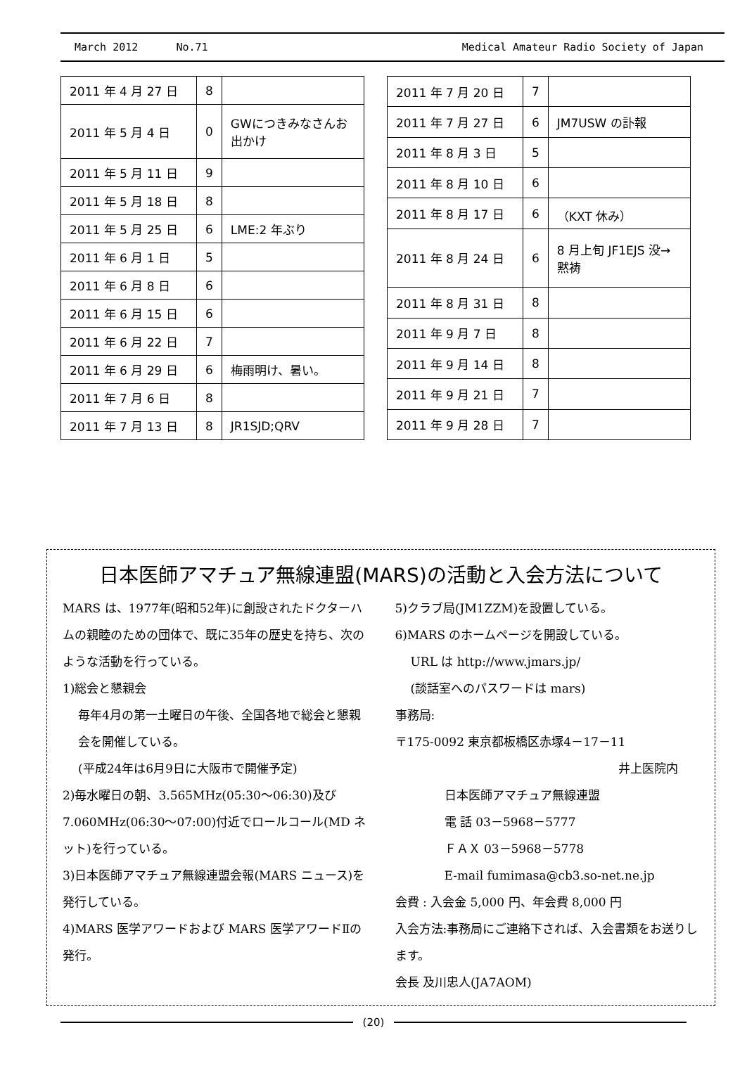March 2012 No.71 Medical Amateur Radio Society of Japan
| 2011 年 4 月 27 日 | 8 | |
| 2011 年 5 月 4 日 | 0 | GWにつきみなさんお出かけ |
| 2011 年 5 月 11 日 | 9 | |
| 2011 年 5 月 18 日 | 8 | |
| 2011 年 5 月 25 日 | 6 | LME:2 年ぶり |
| 2011 年 6 月 1 日 | 5 | |
| 2011 年 6 月 8 日 | 6 | |
| 2011 年 6 月 15 日 | 6 | |
| 2011 年 6 月 22 日 | 7 | |
| 2011 年 6 月 29 日 | 6 | 梅雨明け、暑い。 |
| 2011 年 7 月 6 日 | 8 | |
| 2011 年 7 月 13 日 | 8 | JR1SJD;QRV |
| 2011 年 7 月 20 日 | 7 | |
| 2011 年 7 月 27 日 | 6 | JM7USW の訃報 |
| 2011 年 8 月 3 日 | 5 | |
| 2011 年 8 月 10 日 | 6 | |
| 2011 年 8 月 17 日 | 6 | （KXT 休み） |
| 2011 年 8 月 24 日 | 6 | 8 月上旬 JF1EJS 没→黙祷 |
| 2011 年 8 月 31 日 | 8 | |
| 2011 年 9 月 7 日 | 8 | |
| 2011 年 9 月 14 日 | 8 | |
| 2011 年 9 月 21 日 | 7 | |
| 2011 年 9 月 28 日 | 7 | |
日本医師アマチュア無線連盟(MARS)の活動と入会方法について
MARS は、1977年(昭和52年)に創設されたドクターハムの親睦のための団体で、既に35年の歴史を持ち、次のような活動を行っている。
1)総会と懇親会
毎年4月の第一土曜日の午後、全国各地で総会と懇親会を開催している。
(平成24年は6月9日に大阪市で開催予定)
2)毎水曜日の朝、3.565MHz(05:30～06:30)及び 7.060MHz(06:30～07:00)付近でロールコール(MD ネット)を行っている。
3)日本医師アマチュア無線連盟会報(MARS ニュース)を発行している。
4)MARS 医学アワードおよび MARS 医学アワードⅡの発行。
5)クラブ局(JM1ZZM)を設置している。
6)MARS のホームページを開設している。
URL は http://www.jmars.jp/
(談話室へのパスワードは mars)
事務局:
〒175-0092 東京都板橋区赤塚4－17－11
井上医院内
日本医師アマチュア無線連盟
電 話 03－5968－5777
ＦＡＸ 03－5968－5778
E-mail fumimasa@cb3.so-net.ne.jp
会費 : 入会金 5,000 円、年会費 8,000 円
入会方法:事務局にご連絡下されば、入会書類をお送りします。
会長 及川忠人(JA7AOM)
(20)